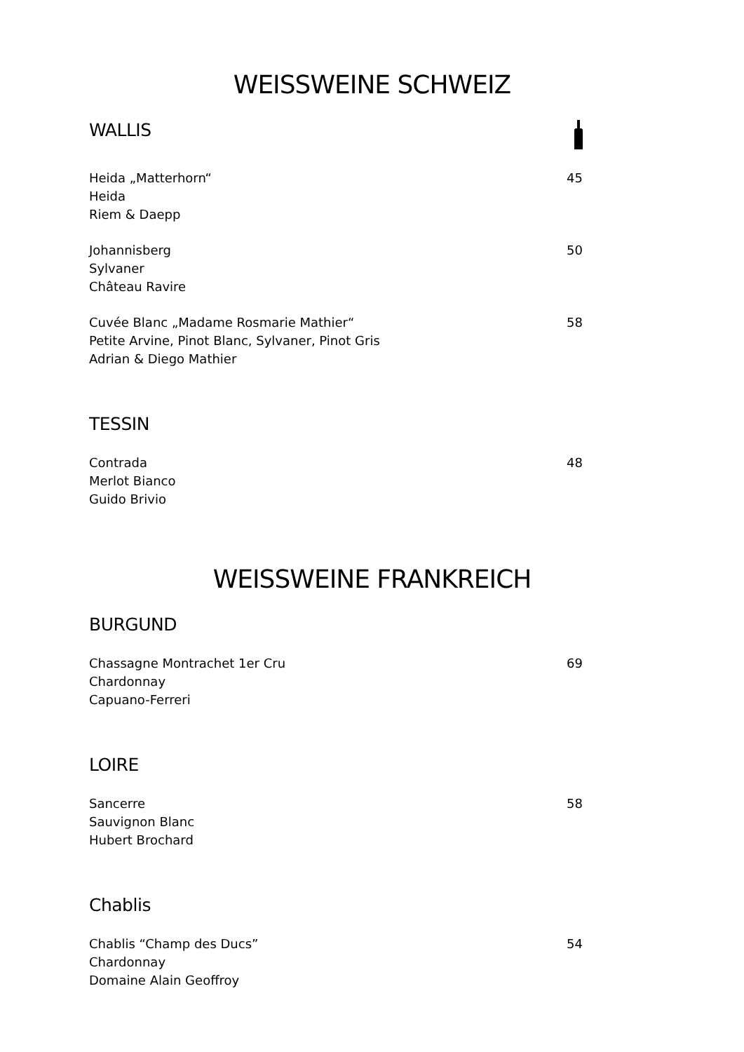WEISSWEINE SCHWEIZ
WALLIS
Heida „Matterhorn“
Heida
Riem & Daepp
45
Johannisberg
Sylvaner
Château Ravire
50
Cuvée Blanc „Madame Rosmarie Mathier“
Petite Arvine, Pinot Blanc, Sylvaner, Pinot Gris
Adrian & Diego Mathier
58
TESSIN
Contrada
Merlot Bianco
Guido Brivio
48
WEISSWEINE FRANKREICH
BURGUND
Chassagne Montrachet 1er Cru
Chardonnay
Capuano-Ferreri
69
LOIRE
Sancerre
Sauvignon Blanc
Hubert Brochard
58
Chablis
Chablis “Champ des Ducs”
Chardonnay
Domaine Alain Geoffroy
54